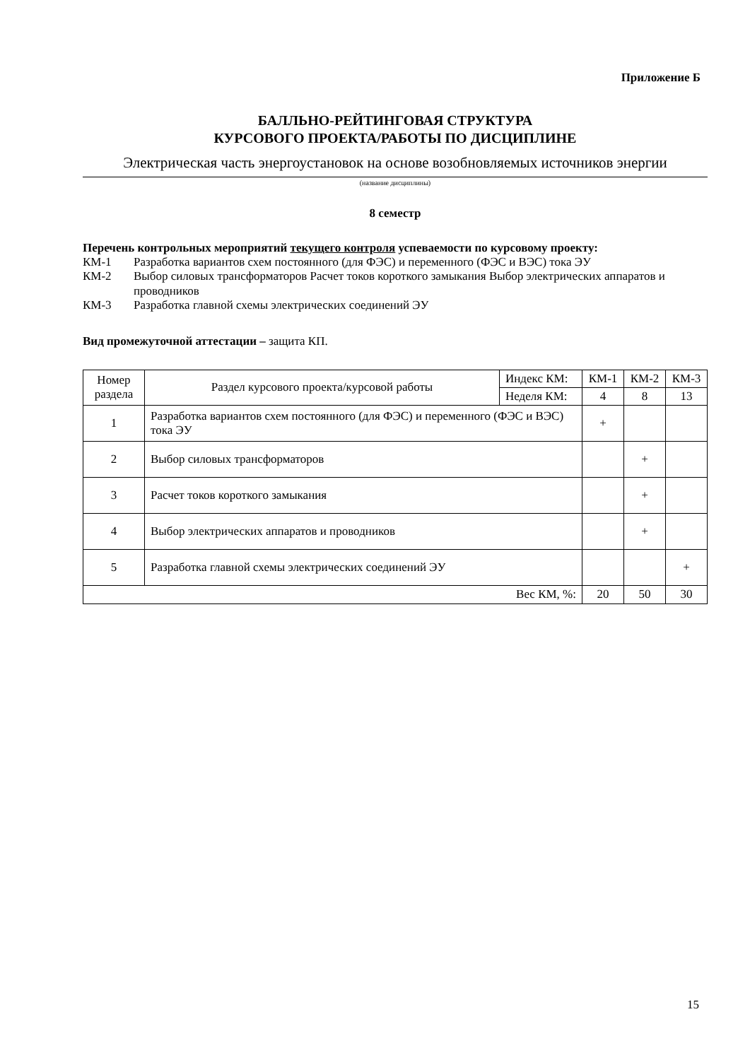Приложение Б
БАЛЛЬНО-РЕЙТИНГОВАЯ СТРУКТУРА
КУРСОВОГО ПРОЕКТА/РАБОТЫ ПО ДИСЦИПЛИНЕ
Электрическая часть энергоустановок на основе возобновляемых источников энергии
(название дисциплины)
8 семестр
Перечень контрольных мероприятий текущего контроля успеваемости по курсовому проекту:
КМ-1 Разработка вариантов схем постоянного (для ФЭС) и переменного (ФЭС и ВЭС) тока ЭУ
КМ-2 Выбор силовых трансформаторов Расчет токов короткого замыкания Выбор электрических аппаратов и проводников
КМ-3 Разработка главной схемы электрических соединений ЭУ
Вид промежуточной аттестации – защита КП.
| Номер раздела | Раздел курсового проекта/курсовой работы | Индекс КМ: | КМ-1 | КМ-2 | КМ-3 |
| --- | --- | --- | --- | --- | --- |
| | | Неделя КМ: | 4 | 8 | 13 |
| 1 | Разработка вариантов схем постоянного (для ФЭС) и переменного (ФЭС и ВЭС) тока ЭУ | | + | | |
| 2 | Выбор силовых трансформаторов | | | + | |
| 3 | Расчет токов короткого замыкания | | | + | |
| 4 | Выбор электрических аппаратов и проводников | | | + | |
| 5 | Разработка главной схемы электрических соединений ЭУ | | | | + |
| Вес КМ, %: | | | 20 | 50 | 30 |
15